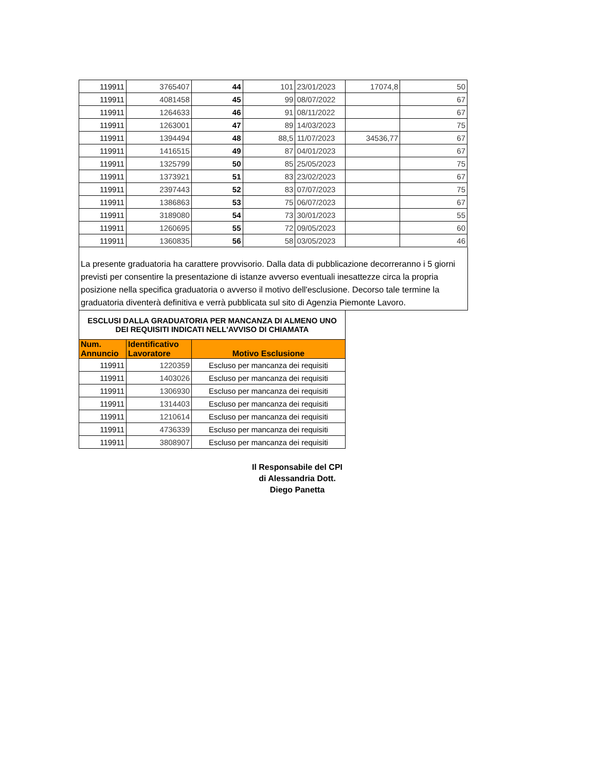| 119911 | 3765407 | 44 | 101 | 23/01/2023 | 17074,8 | 50 |
| 119911 | 4081458 | 45 | 99 | 08/07/2022 | | 67 |
| 119911 | 1264633 | 46 | 91 | 08/11/2022 | | 67 |
| 119911 | 1263001 | 47 | 89 | 14/03/2023 | | 75 |
| 119911 | 1394494 | 48 | 88,5 | 11/07/2023 | 34536,77 | 67 |
| 119911 | 1416515 | 49 | 87 | 04/01/2023 | | 67 |
| 119911 | 1325799 | 50 | 85 | 25/05/2023 | | 75 |
| 119911 | 1373921 | 51 | 83 | 23/02/2023 | | 67 |
| 119911 | 2397443 | 52 | 83 | 07/07/2023 | | 75 |
| 119911 | 1386863 | 53 | 75 | 06/07/2023 | | 67 |
| 119911 | 3189080 | 54 | 73 | 30/01/2023 | | 55 |
| 119911 | 1260695 | 55 | 72 | 09/05/2023 | | 60 |
| 119911 | 1360835 | 56 | 58 | 03/05/2023 | | 46 |
La presente graduatoria ha carattere provvisorio. Dalla data di pubblicazione decorreranno i 5 giorni previsti per consentire la presentazione di istanze avverso eventuali inesattezze circa la propria posizione nella specifica graduatoria o avverso il motivo dell'esclusione. Decorso tale termine la graduatoria diventerà definitiva e verrà pubblicata sul sito di Agenzia Piemonte Lavoro.
| ESCLUSI DALLA GRADUATORIA PER MANCANZA DI ALMENO UNO DEI REQUISITI INDICATI NELL'AVVISO DI CHIAMATA | | |
| Num. Annuncio | Identificativo Lavoratore | Motivo Esclusione |
| 119911 | 1220359 | Escluso per mancanza dei requisiti |
| 119911 | 1403026 | Escluso per mancanza dei requisiti |
| 119911 | 1306930 | Escluso per mancanza dei requisiti |
| 119911 | 1314403 | Escluso per mancanza dei requisiti |
| 119911 | 1210614 | Escluso per mancanza dei requisiti |
| 119911 | 4736339 | Escluso per mancanza dei requisiti |
| 119911 | 3808907 | Escluso per mancanza dei requisiti |
Il Responsabile del CPI
di Alessandria Dott.
Diego Panetta